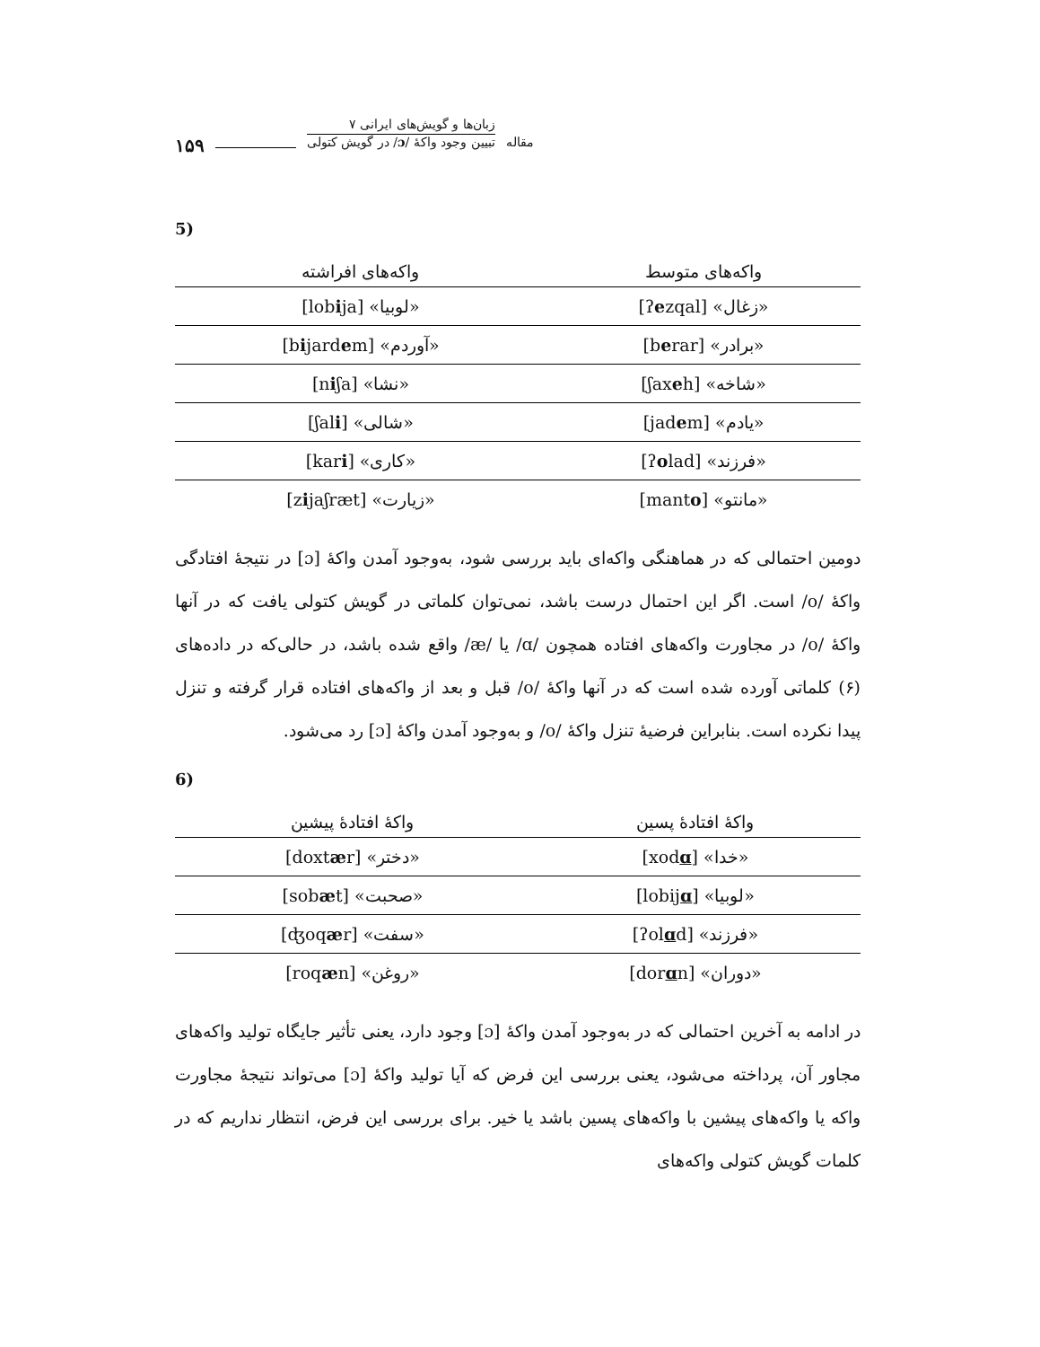۱۵۹
زبان‌ها و گویش‌های ایرانی ۷
تبیین وجود واکهٔ /ɔ/ در گویش کتولی
مقاله
5)
| واکه‌های متوسط | واکه‌های افراشته |
| --- | --- |
| «زغال» [ʔ e zqal] | «لوبیا» [lob i ja] |
| «برادر» [b e rar] | «آوردم» [b i jard e m] |
| «شاخه» [ʃax e h] | «نشا» [n i ʃa] |
| «یادم» [jad e m] | «شالی» [ʃal i ] |
| «فرزند» [ʔ o lad] | «کاری» [kar i ] |
| «مانتو» [mant o ] | «زیارت» [z i jaʃræt] |
دومین احتمالی که در هماهنگی واکه‌ای باید بررسی شود، به‌وجود آمدن واکهٔ [ɔ] در نتیجهٔ افتادگی واکهٔ /o/ است. اگر این احتمال درست باشد، نمی‌توان کلماتی در گویش کتولی یافت که در آنها واکهٔ /o/ در مجاورت واکه‌های افتاده همچون /ɑ/ یا /æ/ واقع شده باشد، در حالی‌که در داده‌های (۶) کلماتی آورده شده است که در آنها واکهٔ /o/ قبل و بعد از واکه‌های افتاده قرار گرفته و تنزل پیدا نکرده است. بنابراین فرضیهٔ تنزل واکهٔ /o/ و به‌وجود آمدن واکهٔ [ɔ] رد می‌شود.
6)
| واکهٔ افتادهٔ پسین | واکهٔ افتادهٔ پیشین |
| --- | --- |
| «خدا» [xod ɑ ] | «دختر» [doxt æ r] |
| «لوبیا» [lobij ɑ ] | «صحبت» [sob æ t] |
| «فرزند» [ʔol ɑ d] | «سفت» [ʤoq æ r] |
| «دوران» [dor ɑ n] | «روغن» [roq æ n] |
در ادامه به آخرین احتمالی که در به‌وجود آمدن واکهٔ [ɔ] وجود دارد، یعنی تأثیر جایگاه تولید واکه‌های مجاور آن، پرداخته می‌شود، یعنی بررسی این فرض که آیا تولید واکهٔ [ɔ] می‌تواند نتیجهٔ مجاورت واکه یا واکه‌های پیشین با واکه‌های پسین باشد یا خیر. برای بررسی این فرض، انتظار نداریم که در کلمات گویش کتولی واکه‌های